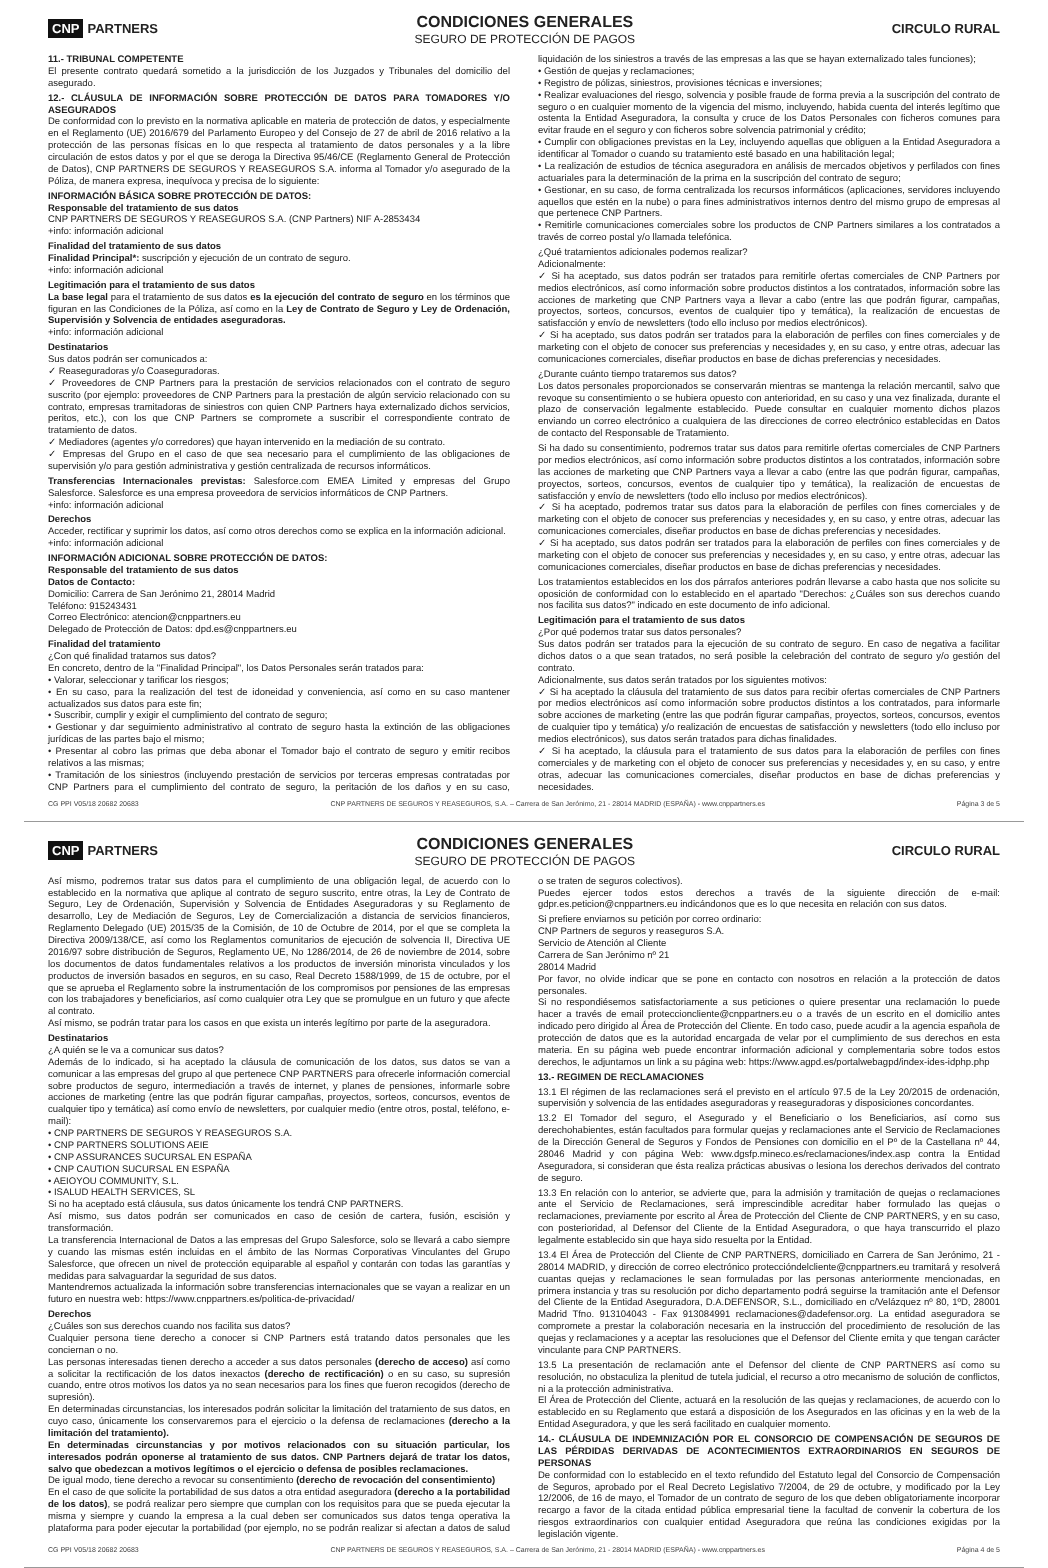CNP PARTNERS
CONDICIONES GENERALES
SEGURO DE PROTECCIÓN DE PAGOS
CIRCULO RURAL
11.- TRIBUNAL COMPETENTE
El presente contrato quedará sometido a la jurisdicción de los Juzgados y Tribunales del domicilio del asegurado.
12.- CLÁUSULA DE INFORMACIÓN SOBRE PROTECCIÓN DE DATOS PARA TOMADORES Y/O ASEGURADOS
De conformidad con lo previsto en la normativa aplicable en materia de protección de datos, y especialmente en el Reglamento (UE) 2016/679 del Parlamento Europeo y del Consejo de 27 de abril de 2016 relativo a la protección de las personas físicas en lo que respecta al tratamiento de datos personales y a la libre circulación de estos datos y por el que se deroga la Directiva 95/46/CE (Reglamento General de Protección de Datos), CNP PARTNERS DE SEGUROS Y REASEGUROS S.A. informa al Tomador y/o asegurado de la Póliza, de manera expresa, inequívoca y precisa de lo siguiente:
INFORMACIÓN BÁSICA SOBRE PROTECCIÓN DE DATOS:
Responsable del tratamiento de sus datos
CNP PARTNERS DE SEGUROS Y REASEGUROS S.A. (CNP Partners) NIF A-2853434
+info: información adicional
Finalidad del tratamiento de sus datos
Finalidad Principal*: suscripción y ejecución de un contrato de seguro.
+info: información adicional
Legitimación para el tratamiento de sus datos
La base legal para el tratamiento de sus datos es la ejecución del contrato de seguro en los términos que figuran en las Condiciones de la Póliza, así como en la Ley de Contrato de Seguro y Ley de Ordenación, Supervisión y Solvencia de entidades aseguradoras.
+info: información adicional
Destinatarios
Sus datos podrán ser comunicados a:
✓ Reaseguradoras y/o Coaseguradoras.
✓ Proveedores de CNP Partners para la prestación de servicios relacionados con el contrato de seguro suscrito (por ejemplo: proveedores de CNP Partners para la prestación de algún servicio relacionado con su contrato, empresas tramitadoras de siniestros con quien CNP Partners haya externalizado dichos servicios, peritos, etc.), con los que CNP Partners se compromete a suscribir el correspondiente contrato de tratamiento de datos.
✓ Mediadores (agentes y/o corredores) que hayan intervenido en la mediación de su contrato.
✓ Empresas del Grupo en el caso de que sea necesario para el cumplimiento de las obligaciones de supervisión y/o para gestión administrativa y gestión centralizada de recursos informáticos.
Transferencias Internacionales previstas: Salesforce.com EMEA Limited y empresas del Grupo Salesforce. Salesforce es una empresa proveedora de servicios informáticos de CNP Partners.
+info: información adicional
Derechos
Acceder, rectificar y suprimir los datos, así como otros derechos como se explica en la información adicional.
+info: información adicional
INFORMACIÓN ADICIONAL SOBRE PROTECCIÓN DE DATOS:
Responsable del tratamiento de sus datos
Datos de Contacto:
Domicilio: Carrera de San Jerónimo 21, 28014 Madrid
Teléfono: 915243431
Correo Electrónico: atencion@cnppartners.eu
Delegado de Protección de Datos: dpd.es@cnppartners.eu
Finalidad del tratamiento
¿Con qué finalidad tratamos sus datos?
En concreto, dentro de la "Finalidad Principal", los Datos Personales serán tratados para:
• Valorar, seleccionar y tarificar los riesgos;
• En su caso, para la realización del test de idoneidad y conveniencia, así como en su caso mantener actualizados sus datos para este fin;
• Suscribir, cumplir y exigir el cumplimiento del contrato de seguro;
• Gestionar y dar seguimiento administrativo al contrato de seguro hasta la extinción de las obligaciones jurídicas de las partes bajo el mismo;
• Presentar al cobro las primas que deba abonar el Tomador bajo el contrato de seguro y emitir recibos relativos a las mismas;
• Tramitación de los siniestros (incluyendo prestación de servicios por terceras empresas contratadas por CNP Partners para el cumplimiento del contrato de seguro, la peritación de los daños y en su caso, liquidación de los siniestros a través de las empresas a las que se hayan externalizado tales funciones);
• Gestión de quejas y reclamaciones;
• Registro de pólizas, siniestros, provisiones técnicas e inversiones;
• Realizar evaluaciones del riesgo, solvencia y posible fraude de forma previa a la suscripción del contrato de seguro o en cualquier momento de la vigencia del mismo, incluyendo, habida cuenta del interés legítimo que ostenta la Entidad Aseguradora, la consulta y cruce de los Datos Personales con ficheros comunes para evitar fraude en el seguro y con ficheros sobre solvencia patrimonial y crédito;
• Cumplir con obligaciones previstas en la Ley, incluyendo aquellas que obliguen a la Entidad Aseguradora a identificar al Tomador o cuando su tratamiento esté basado en una habilitación legal;
• La realización de estudios de técnica aseguradora en análisis de mercados objetivos y perfilados con fines actuariales para la determinación de la prima en la suscripción del contrato de seguro;
• Gestionar, en su caso, de forma centralizada los recursos informáticos (aplicaciones, servidores incluyendo aquellos que estén en la nube) o para fines administrativos internos dentro del mismo grupo de empresas al que pertenece CNP Partners.
• Remitirle comunicaciones comerciales sobre los productos de CNP Partners similares a los contratados a través de correo postal y/o llamada telefónica.
¿Qué tratamientos adicionales podemos realizar?
Adicionalmente:
✓ Si ha aceptado, sus datos podrán ser tratados para remitirle ofertas comerciales de CNP Partners por medios electrónicos, así como información sobre productos distintos a los contratados, información sobre las acciones de marketing que CNP Partners vaya a llevar a cabo (entre las que podrán figurar, campañas, proyectos, sorteos, concursos, eventos de cualquier tipo y temática), la realización de encuestas de satisfacción y envío de newsletters (todo ello incluso por medios electrónicos).
✓ Si ha aceptado, sus datos podrán ser tratados para la elaboración de perfiles con fines comerciales y de marketing con el objeto de conocer sus preferencias y necesidades y, en su caso, y entre otras, adecuar las comunicaciones comerciales, diseñar productos en base de dichas preferencias y necesidades.
¿Durante cuánto tiempo trataremos sus datos?
Los datos personales proporcionados se conservarán mientras se mantenga la relación mercantil, salvo que revoque su consentimiento o se hubiera opuesto con anterioridad, en su caso y una vez finalizada, durante el plazo de conservación legalmente establecido. Puede consultar en cualquier momento dichos plazos enviando un correo electrónico a cualquiera de las direcciones de correo electrónico establecidas en Datos de contacto del Responsable de Tratamiento.
Si ha dado su consentimiento, podremos tratar sus datos para remitirle ofertas comerciales de CNP Partners por medios electrónicos, así como información sobre productos distintos a los contratados, información sobre las acciones de marketing que CNP Partners vaya a llevar a cabo (entre las que podrán figurar, campañas, proyectos, sorteos, concursos, eventos de cualquier tipo y temática), la realización de encuestas de satisfacción y envío de newsletters (todo ello incluso por medios electrónicos).
✓ Si ha aceptado, podremos tratar sus datos para la elaboración de perfiles con fines comerciales y de marketing con el objeto de conocer sus preferencias y necesidades y, en su caso, y entre otras, adecuar las comunicaciones comerciales, diseñar productos en base de dichas preferencias y necesidades.
✓ Si ha aceptado, sus datos podrán ser tratados para la elaboración de perfiles con fines comerciales y de marketing con el objeto de conocer sus preferencias y necesidades y, en su caso, y entre otras, adecuar las comunicaciones comerciales, diseñar productos en base de dichas preferencias y necesidades.
Los tratamientos establecidos en los dos párrafos anteriores podrán llevarse a cabo hasta que nos solicite su oposición de conformidad con lo establecido en el apartado "Derechos: ¿Cuáles son sus derechos cuando nos facilita sus datos?" indicado en este documento de info adicional.
Legitimación para el tratamiento de sus datos
¿Por qué podemos tratar sus datos personales?
Sus datos podrán ser tratados para la ejecución de su contrato de seguro. En caso de negativa a facilitar dichos datos o a que sean tratados, no será posible la celebración del contrato de seguro y/o gestión del contrato.
Adicionalmente, sus datos serán tratados por los siguientes motivos:
✓ Si ha aceptado la cláusula del tratamiento de sus datos para recibir ofertas comerciales de CNP Partners por medios electrónicos así como información sobre productos distintos a los contratados, para informarle sobre acciones de marketing (entre las que podrán figurar campañas, proyectos, sorteos, concursos, eventos de cualquier tipo y temática) y/o realización de encuestas de satisfacción y newsletters (todo ello incluso por medios electrónicos), sus datos serán tratados para dichas finalidades.
✓ Si ha aceptado, la cláusula para el tratamiento de sus datos para la elaboración de perfiles con fines comerciales y de marketing con el objeto de conocer sus preferencias y necesidades y, en su caso, y entre otras, adecuar las comunicaciones comerciales, diseñar productos en base de dichas preferencias y necesidades.
CG PPI V05/18 20682 20683 CNP PARTNERS DE SEGUROS Y REASEGUROS, S.A. – Carrera de San Jerónimo, 21 - 28014 MADRID (ESPAÑA) - www.cnppartners.es Página 3 de 5
CNP PARTNERS
CONDICIONES GENERALES
SEGURO DE PROTECCIÓN DE PAGOS
CIRCULO RURAL
Así mismo, podremos tratar sus datos para el cumplimiento de una obligación legal, de acuerdo con lo establecido en la normativa que aplique al contrato de seguro suscrito, entre otras, la Ley de Contrato de Seguro, Ley de Ordenación, Supervisión y Solvencia de Entidades Aseguradoras y su Reglamento de desarrollo, Ley de Mediación de Seguros, Ley de Comercialización a distancia de servicios financieros, Reglamento Delegado (UE) 2015/35 de la Comisión, de 10 de Octubre de 2014, por el que se completa la Directiva 2009/138/CE, así como los Reglamentos comunitarios de ejecución de solvencia II, Directiva UE 2016/97 sobre distribución de Seguros, Reglamento UE, No 1286/2014, de 26 de noviembre de 2014, sobre los documentos de datos fundamentales relativos a los productos de inversión minorista vinculados y los productos de inversión basados en seguros, en su caso, Real Decreto 1588/1999, de 15 de octubre, por el que se aprueba el Reglamento sobre la instrumentación de los compromisos por pensiones de las empresas con los trabajadores y beneficiarios, así como cualquier otra Ley que se promulgue en un futuro y que afecte al contrato.
Así mismo, se podrán tratar para los casos en que exista un interés legítimo por parte de la aseguradora.
Destinatarios
¿A quién se le va a comunicar sus datos?
Además de lo indicado, si ha aceptado la cláusula de comunicación de los datos, sus datos se van a comunicar a las empresas del grupo al que pertenece CNP PARTNERS para ofrecerle información comercial sobre productos de seguro, intermediación a través de internet, y planes de pensiones, informarle sobre acciones de marketing (entre las que podrán figurar campañas, proyectos, sorteos, concursos, eventos de cualquier tipo y temática) así como envío de newsletters, por cualquier medio (entre otros, postal, teléfono, e-mail):
• CNP PARTNERS DE SEGUROS Y REASEGUROS S.A.
• CNP PARTNERS SOLUTIONS AEIE
• CNP ASSURANCES SUCURSAL EN ESPAÑA
• CNP CAUTION SUCURSAL EN ESPAÑA
• AEIOYOU COMMUNITY, S.L.
• ISALUD HEALTH SERVICES, SL
Si no ha aceptado está cláusula, sus datos únicamente los tendrá CNP PARTNERS.
Así mismo, sus datos podrán ser comunicados en caso de cesión de cartera, fusión, escisión y transformación.
La transferencia Internacional de Datos a las empresas del Grupo Salesforce, solo se llevará a cabo siempre y cuando las mismas estén incluidas en el ámbito de las Normas Corporativas Vinculantes del Grupo Salesforce, que ofrecen un nivel de protección equiparable al español y contarán con todas las garantías y medidas para salvaguardar la seguridad de sus datos.
Mantendremos actualizada la información sobre transferencias internacionales que se vayan a realizar en un futuro en nuestra web: https://www.cnppartners.es/politica-de-privacidad/
Derechos
¿Cuáles son sus derechos cuando nos facilita sus datos?
Cualquier persona tiene derecho a conocer si CNP Partners está tratando datos personales que les conciernan o no.
Las personas interesadas tienen derecho a acceder a sus datos personales (derecho de acceso) así como a solicitar la rectificación de los datos inexactos (derecho de rectificación) o en su caso, su supresión cuando, entre otros motivos los datos ya no sean necesarios para los fines que fueron recogidos (derecho de supresión).
En determinadas circunstancias, los interesados podrán solicitar la limitación del tratamiento de sus datos, en cuyo caso, únicamente los conservaremos para el ejercicio o la defensa de reclamaciones (derecho a la limitación del tratamiento).
En determinadas circunstancias y por motivos relacionados con su situación particular, los interesados podrán oponerse al tratamiento de sus datos. CNP Partners dejará de tratar los datos, salvo que obedezcan a motivos legítimos o el ejercicio o defensa de posibles reclamaciones.
De igual modo, tiene derecho a revocar su consentimiento (derecho de revocación del consentimiento)
En el caso de que solicite la portabilidad de sus datos a otra entidad aseguradora (derecho a la portabilidad de los datos), se podrá realizar pero siempre que cumplan con los requisitos para que se pueda ejecutar la misma y siempre y cuando la empresa a la cual deben ser comunicados sus datos tenga operativa la plataforma para poder ejecutar la portabilidad (por ejemplo, no se podrán realizar si afectan a datos de salud o se traten de seguros colectivos).
Puedes ejercer todos estos derechos a través de la siguiente dirección de e-mail: gdpr.es.peticion@cnppartners.eu indicándonos que es lo que necesita en relación con sus datos.
Si prefiere enviarnos su petición por correo ordinario:
CNP Partners de seguros y reaseguros S.A.
Servicio de Atención al Cliente
Carrera de San Jerónimo nº 21
28014 Madrid
Por favor, no olvide indicar que se pone en contacto con nosotros en relación a la protección de datos personales.
Si no respondiésemos satisfactoriamente a sus peticiones o quiere presentar una reclamación lo puede hacer a través de email proteccioncliente@cnppartners.eu o a través de un escrito en el domicilio antes indicado pero dirigido al Área de Protección del Cliente. En todo caso, puede acudir a la agencia española de protección de datos que es la autoridad encargada de velar por el cumplimiento de sus derechos en esta materia. En su página web puede encontrar información adicional y complementaria sobre todos estos derechos, le adjuntamos un link a su página web: https://www.agpd.es/portalwebagpd/index-ides-idphp.php
13.- REGIMEN DE RECLAMACIONES
13.1 El régimen de las reclamaciones será el previsto en el artículo 97.5 de la Ley 20/2015 de ordenación, supervisión y solvencia de las entidades aseguradoras y reaseguradoras y disposiciones concordantes.
13.2 El Tomador del seguro, el Asegurado y el Beneficiario o los Beneficiarios, así como sus derechohabientes, están facultados para formular quejas y reclamaciones ante el Servicio de Reclamaciones de la Dirección General de Seguros y Fondos de Pensiones con domicilio en el Pº de la Castellana nº 44, 28046 Madrid y con página Web: www.dgsfp.mineco.es/reclamaciones/index.asp contra la Entidad Aseguradora, si consideran que ésta realiza prácticas abusivas o lesiona los derechos derivados del contrato de seguro.
13.3 En relación con lo anterior, se advierte que, para la admisión y tramitación de quejas o reclamaciones ante el Servicio de Reclamaciones, será imprescindible acreditar haber formulado las quejas o reclamaciones, previamente por escrito al Área de Protección del Cliente de CNP PARTNERS, y en su caso, con posterioridad, al Defensor del Cliente de la Entidad Aseguradora, o que haya transcurrido el plazo legalmente establecido sin que haya sido resuelta por la Entidad.
13.4 El Área de Protección del Cliente de CNP PARTNERS, domiciliado en Carrera de San Jerónimo, 21 - 28014 MADRID, y dirección de correo electrónico proteccióndelcliente@cnppartners.eu tramitará y resolverá cuantas quejas y reclamaciones le sean formuladas por las personas anteriormente mencionadas, en primera instancia y tras su resolución por dicho departamento podrá seguirse la tramitación ante el Defensor del Cliente de la Entidad Aseguradora, D.A.DEFENSOR, S.L., domiciliado en c/Velázquez nº 80, 1ºD, 28001 Madrid Tfno. 913104043 - Fax 913084991 reclamaciones@dadefensor.org. La entidad aseguradora se compromete a prestar la colaboración necesaria en la instrucción del procedimiento de resolución de las quejas y reclamaciones y a aceptar las resoluciones que el Defensor del Cliente emita y que tengan carácter vinculante para CNP PARTNERS.
13.5 La presentación de reclamación ante el Defensor del cliente de CNP PARTNERS así como su resolución, no obstaculiza la plenitud de tutela judicial, el recurso a otro mecanismo de solución de conflictos, ni a la protección administrativa.
El Área de Protección del Cliente, actuará en la resolución de las quejas y reclamaciones, de acuerdo con lo establecido en su Reglamento que estará a disposición de los Asegurados en las oficinas y en la web de la Entidad Aseguradora, y que les será facilitado en cualquier momento.
14.- CLÁUSULA DE INDEMNIZACIÓN POR EL CONSORCIO DE COMPENSACIÓN DE SEGUROS DE LAS PÉRDIDAS DERIVADAS DE ACONTECIMIENTOS EXTRAORDINARIOS EN SEGUROS DE PERSONAS
De conformidad con lo establecido en el texto refundido del Estatuto legal del Consorcio de Compensación de Seguros, aprobado por el Real Decreto Legislativo 7/2004, de 29 de octubre, y modificado por la Ley 12/2006, de 16 de mayo, el Tomador de un contrato de seguro de los que deben obligatoriamente incorporar recargo a favor de la citada entidad pública empresarial tiene la facultad de convenir la cobertura de los riesgos extraordinarios con cualquier entidad Aseguradora que reúna las condiciones exigidas por la legislación vigente.
CG PPI V05/18 20682 20683 CNP PARTNERS DE SEGUROS Y REASEGUROS, S.A. – Carrera de San Jerónimo, 21 - 28014 MADRID (ESPAÑA) - www.cnppartners.es Página 4 de 5